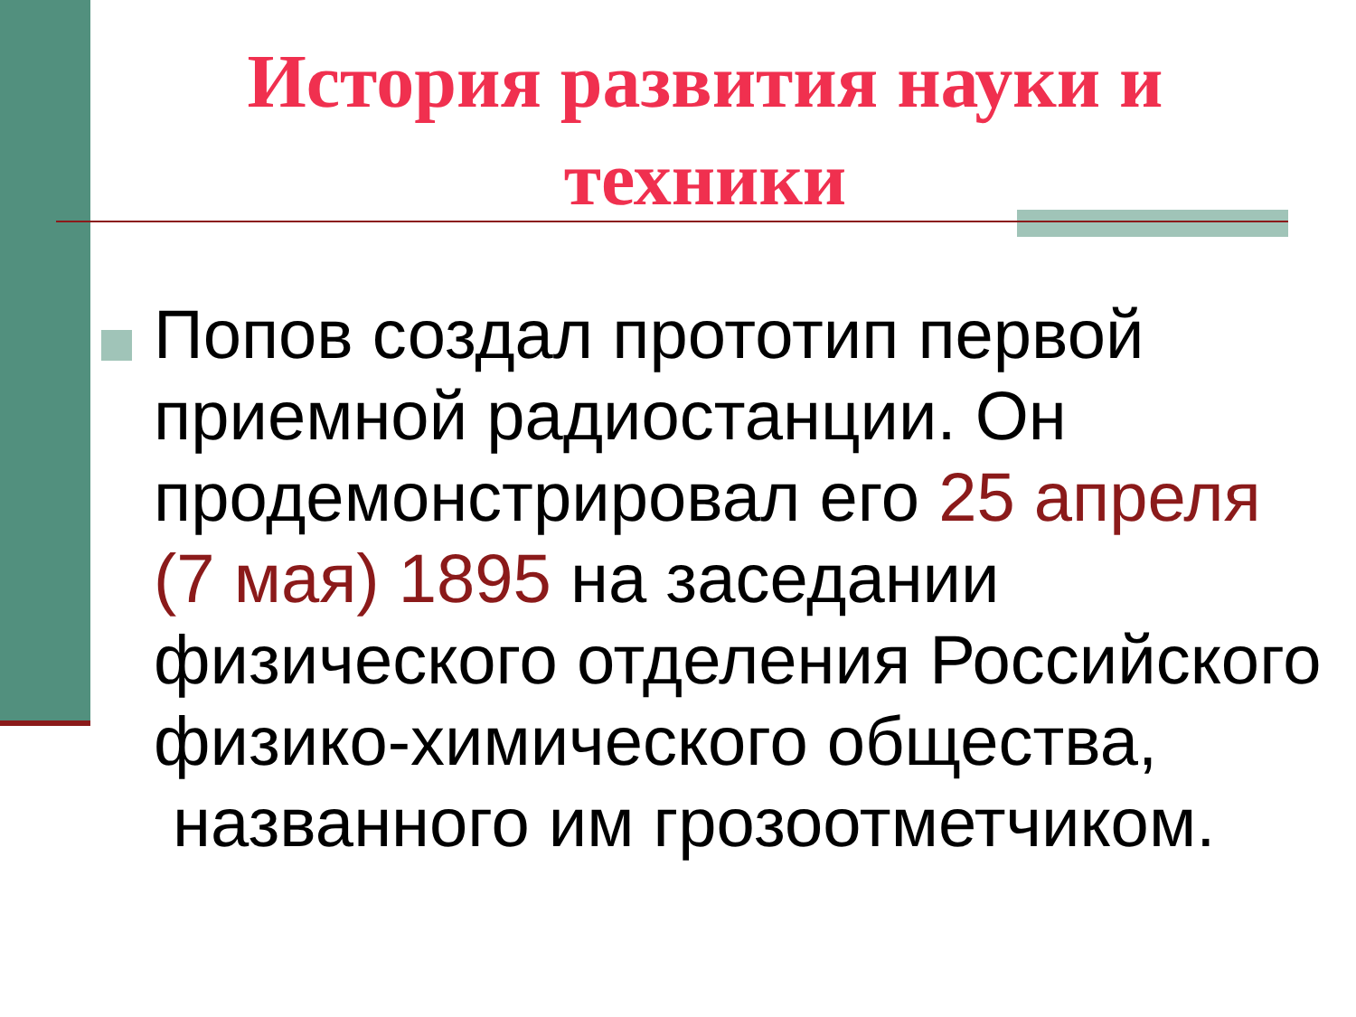История развития науки и техники
Попов создал прототип первой приемной радиостанции. Он продемонстрировал его 25 апреля (7 мая) 1895 на заседании физического отделения Российского физико-химического общества,
названного им грозоотметчиком.